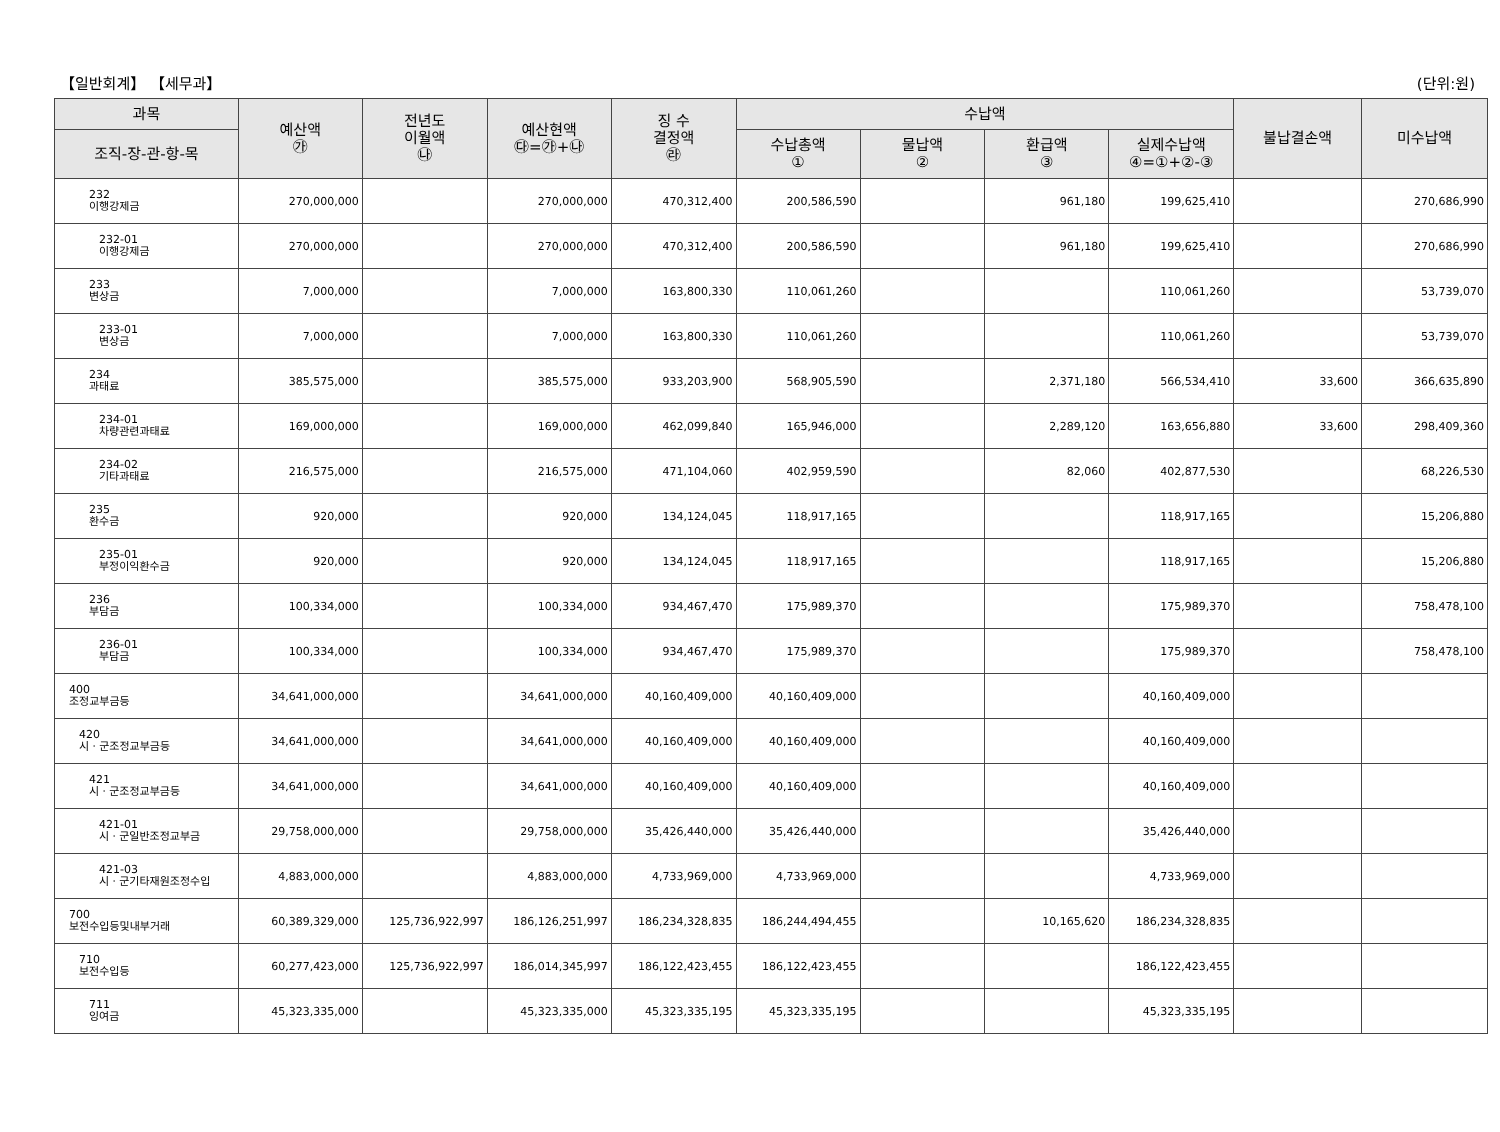【일반회계】 【세무과】 (단위:원)
| 과목 | 예산액 ㉮ | 전년도 이월액 ㉯ | 예산현액 ㉰=㉮+㉯ | 징 수 결정액 ㉱ | 수납액 | | | | 불납결손액 | 미수납액 |
| --- | --- | --- | --- | --- | --- | --- | --- | --- | --- | --- |
| 조직-장-관-항-목 | | | | | 수납총액 ① | 물납액 ② | 환급액 ③ | 실제수납액 ④=①+②-③ | | |
| 232 이행강제금 | 270,000,000 | | 270,000,000 | 470,312,400 | 200,586,590 | | 961,180 | 199,625,410 | | 270,686,990 |
| 232-01 이행강제금 | 270,000,000 | | 270,000,000 | 470,312,400 | 200,586,590 | | 961,180 | 199,625,410 | | 270,686,990 |
| 233 변상금 | 7,000,000 | | 7,000,000 | 163,800,330 | 110,061,260 | | | 110,061,260 | | 53,739,070 |
| 233-01 변상금 | 7,000,000 | | 7,000,000 | 163,800,330 | 110,061,260 | | | 110,061,260 | | 53,739,070 |
| 234 과태료 | 385,575,000 | | 385,575,000 | 933,203,900 | 568,905,590 | | 2,371,180 | 566,534,410 | 33,600 | 366,635,890 |
| 234-01 차량관련과태료 | 169,000,000 | | 169,000,000 | 462,099,840 | 165,946,000 | | 2,289,120 | 163,656,880 | 33,600 | 298,409,360 |
| 234-02 기타과태료 | 216,575,000 | | 216,575,000 | 471,104,060 | 402,959,590 | | 82,060 | 402,877,530 | | 68,226,530 |
| 235 환수금 | 920,000 | | 920,000 | 134,124,045 | 118,917,165 | | | 118,917,165 | | 15,206,880 |
| 235-01 부정이익환수금 | 920,000 | | 920,000 | 134,124,045 | 118,917,165 | | | 118,917,165 | | 15,206,880 |
| 236 부담금 | 100,334,000 | | 100,334,000 | 934,467,470 | 175,989,370 | | | 175,989,370 | | 758,478,100 |
| 236-01 부담금 | 100,334,000 | | 100,334,000 | 934,467,470 | 175,989,370 | | | 175,989,370 | | 758,478,100 |
| 400 조정교부금등 | 34,641,000,000 | | 34,641,000,000 | 40,160,409,000 | 40,160,409,000 | | | 40,160,409,000 | | |
| 420 시ㆍ군조정교부금등 | 34,641,000,000 | | 34,641,000,000 | 40,160,409,000 | 40,160,409,000 | | | 40,160,409,000 | | |
| 421 시ㆍ군조정교부금등 | 34,641,000,000 | | 34,641,000,000 | 40,160,409,000 | 40,160,409,000 | | | 40,160,409,000 | | |
| 421-01 시ㆍ군일반조정교부금 | 29,758,000,000 | | 29,758,000,000 | 35,426,440,000 | 35,426,440,000 | | | 35,426,440,000 | | |
| 421-03 시ㆍ군기타재원조정수입 | 4,883,000,000 | | 4,883,000,000 | 4,733,969,000 | 4,733,969,000 | | | 4,733,969,000 | | |
| 700 보전수입등및내부거래 | 60,389,329,000 | 125,736,922,997 | 186,126,251,997 | 186,234,328,835 | 186,244,494,455 | | 10,165,620 | 186,234,328,835 | | |
| 710 보전수입등 | 60,277,423,000 | 125,736,922,997 | 186,014,345,997 | 186,122,423,455 | 186,122,423,455 | | | 186,122,423,455 | | |
| 711 잉여금 | 45,323,335,000 | | 45,323,335,000 | 45,323,335,195 | 45,323,335,195 | | | 45,323,335,195 | | |